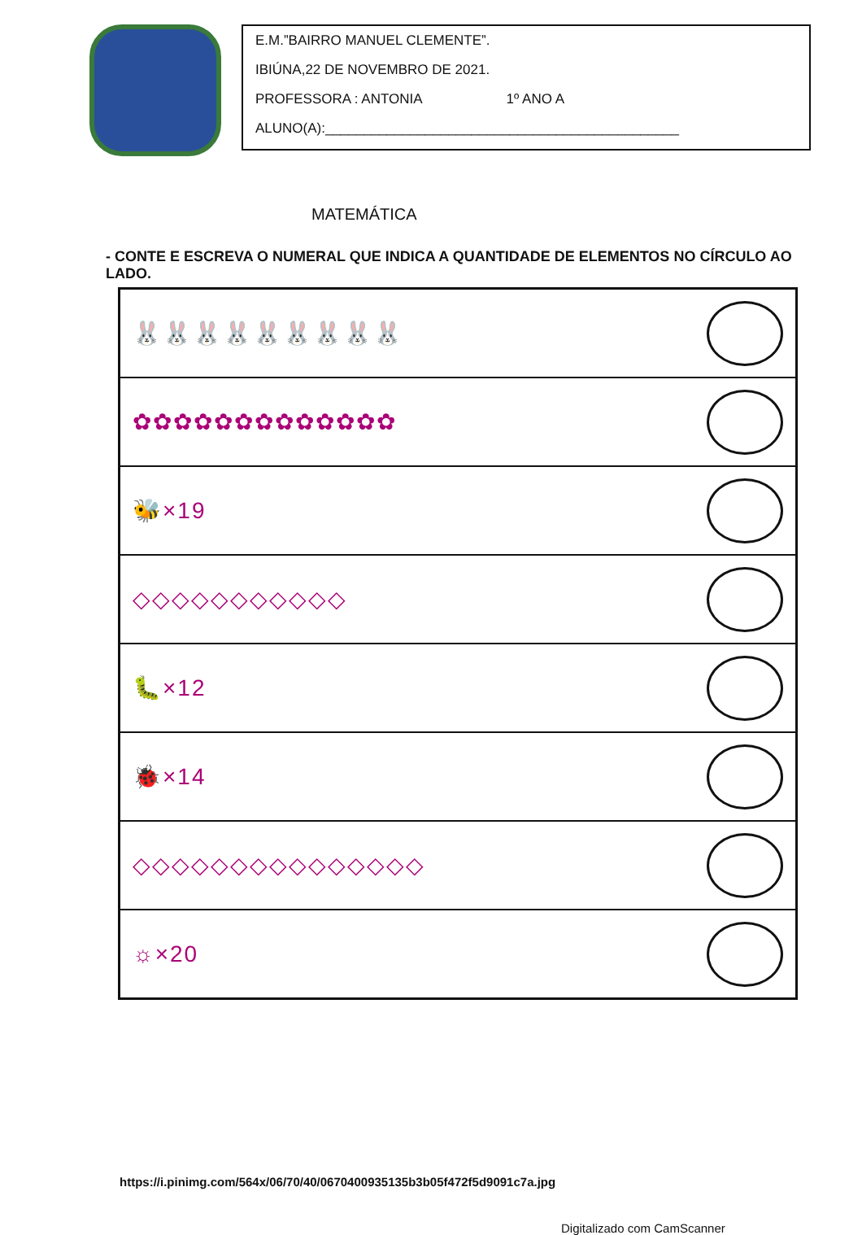E.M.”BAIRRO MANUEL CLEMENTE”.
IBIÚNA,22 DE NOVEMBRO DE 2021.
PROFESSORA : ANTONIA 1º ANO A
ALUNO(A):______________________________________________
MATEMÁTICA
- CONTE E ESCREVA O NUMERAL QUE INDICA A QUANTIDADE DE ELEMENTOS NO CÍRCULO AO LADO.
🐰🐰🐰🐰🐰🐰🐰🐰🐰
✿✿✿✿✿✿✿✿✿✿✿✿✿
🐝×19
◇◇◇◇◇◇◇◇◇◇◇
🐛×12
🐞×14
◇◇◇◇◇◇◇◇◇◇◇◇◇◇◇
☼×20
https://i.pinimg.com/564x/06/70/40/0670400935135b3b05f472f5d9091c7a.jpg
Digitalizado com CamScanner